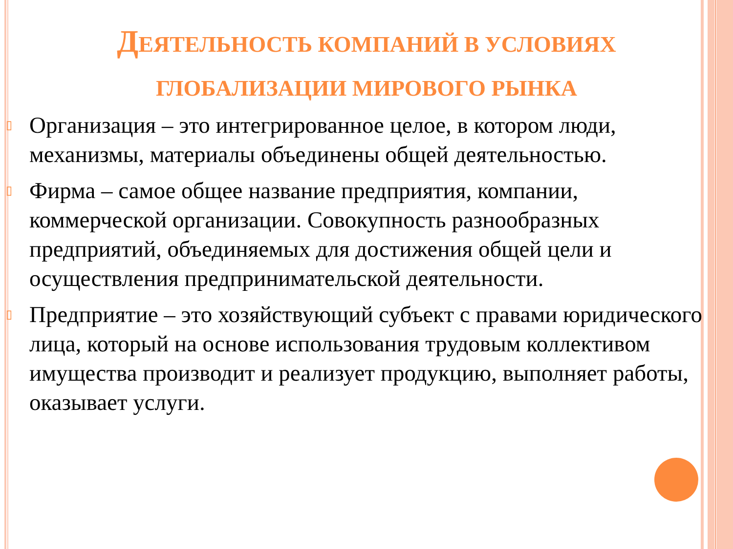ДЕЯТЕЛЬНОСТЬ КОМПАНИЙ В УСЛОВИЯХ ГЛОБАЛИЗАЦИИ МИРОВОГО РЫНКА
▯ Организация – это интегрированное целое, в котором люди, механизмы, материалы объединены общей деятельностью.
▯ Фирма – самое общее название предприятия, компании, коммерческой организации. Совокупность разнообразных предприятий, объединяемых для достижения общей цели и осуществления предпринимательской деятельности.
▯ Предприятие – это хозяйствующий субъект с правами юридического лица, который на основе использования трудовым коллективом имущества производит и реализует продукцию, выполняет работы, оказывает услуги.